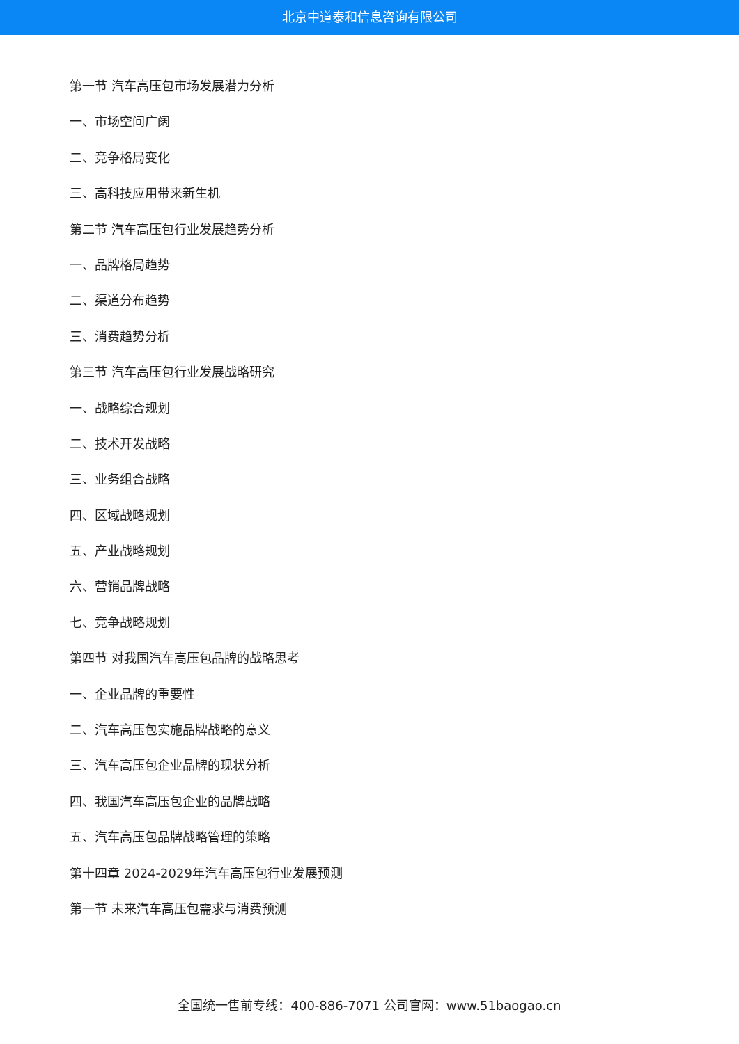北京中道泰和信息咨询有限公司
第一节 汽车高压包市场发展潜力分析
一、市场空间广阔
二、竞争格局变化
三、高科技应用带来新生机
第二节 汽车高压包行业发展趋势分析
一、品牌格局趋势
二、渠道分布趋势
三、消费趋势分析
第三节 汽车高压包行业发展战略研究
一、战略综合规划
二、技术开发战略
三、业务组合战略
四、区域战略规划
五、产业战略规划
六、营销品牌战略
七、竞争战略规划
第四节 对我国汽车高压包品牌的战略思考
一、企业品牌的重要性
二、汽车高压包实施品牌战略的意义
三、汽车高压包企业品牌的现状分析
四、我国汽车高压包企业的品牌战略
五、汽车高压包品牌战略管理的策略
第十四章 2024-2029年汽车高压包行业发展预测
第一节 未来汽车高压包需求与消费预测
全国统一售前专线：400-886-7071 公司官网：www.51baogao.cn